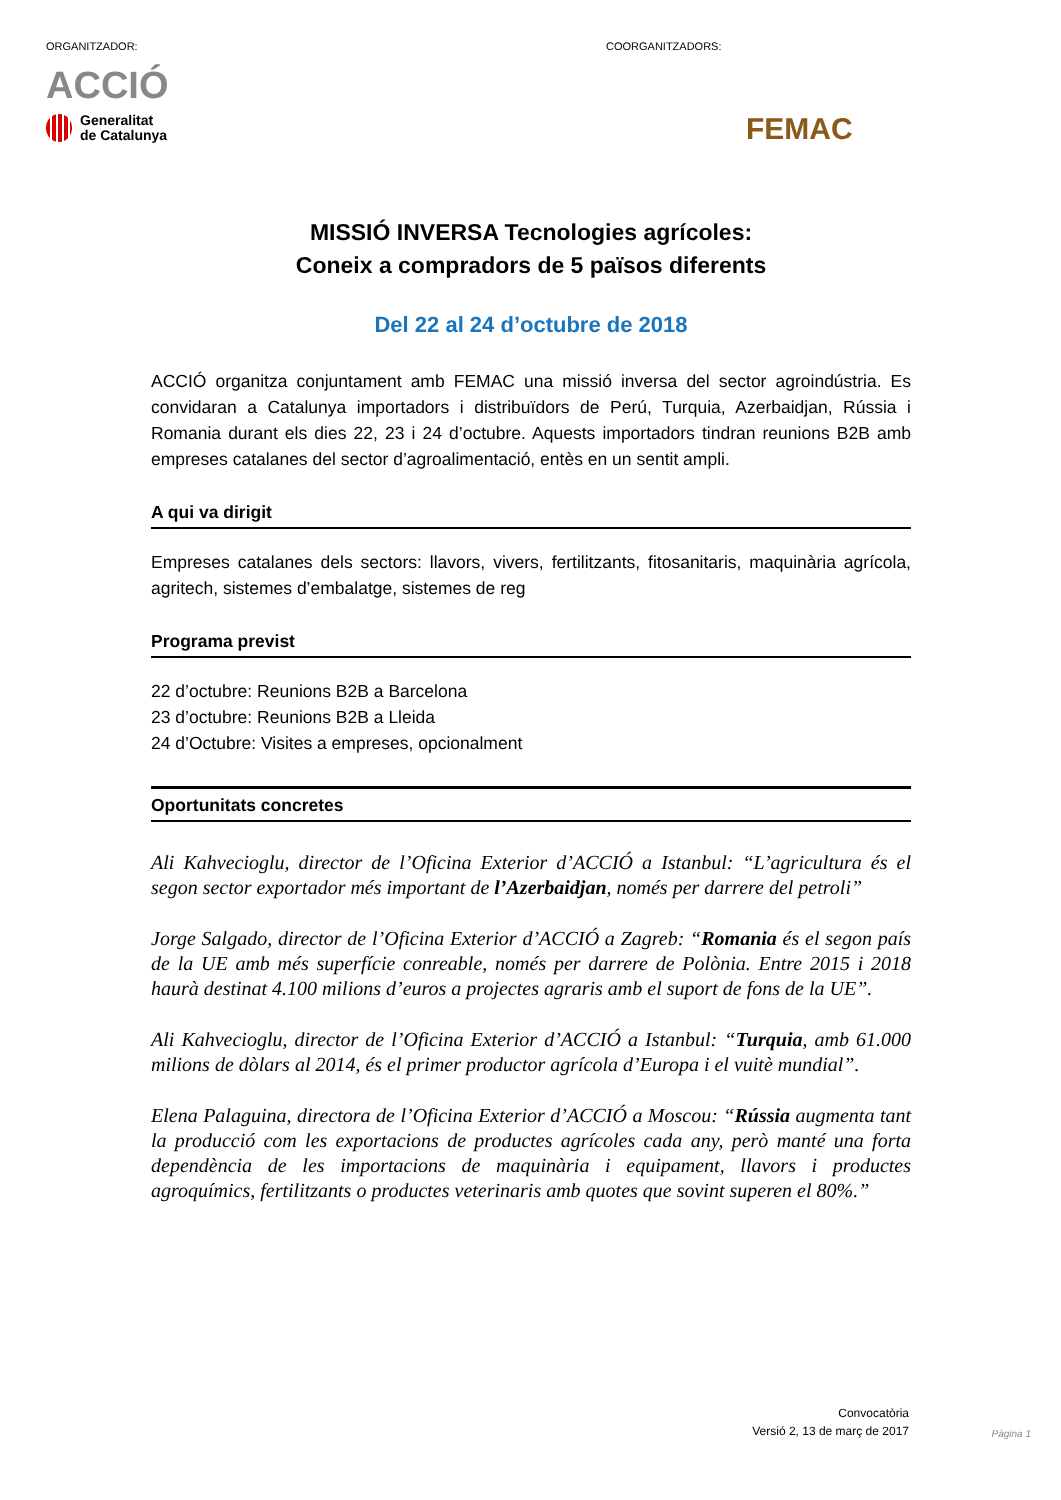ORGANITZADOR:
ACCIÓ
Generalitat
de Catalunya
COORGANITZADORS:
FEMAC
MISSIÓ INVERSA Tecnologies agrícoles:
Coneix a compradors de 5 països diferents
Del 22 al 24 d’octubre de 2018
ACCIÓ organitza conjuntament amb FEMAC una missió inversa del sector agroindústria. Es convidaran a Catalunya importadors i distribuïdors de Perú, Turquia, Azerbaidjan, Rússia i Romania durant els dies 22, 23 i 24 d’octubre. Aquests importadors tindran reunions B2B amb empreses catalanes del sector d’agroalimentació, entès en un sentit ampli.
A qui va dirigit
Empreses catalanes dels sectors: llavors, vivers, fertilitzants, fitosanitaris, maquinària agrícola, agritech, sistemes d’embalatge, sistemes de reg
Programa previst
22 d’octubre: Reunions B2B a Barcelona
23 d’octubre: Reunions B2B a Lleida
24 d’Octubre: Visites a empreses, opcionalment
Oportunitats concretes
Ali Kahvecioglu, director de l’Oficina Exterior d’ACCIÓ a Istanbul: “L’agricultura és el segon sector exportador més important de l’Azerbaidjan, només per darrere del petroli”
Jorge Salgado, director de l’Oficina Exterior d’ACCIÓ a Zagreb: “Romania és el segon país de la UE amb més superfície conreable, només per darrere de Polònia. Entre 2015 i 2018 haurà destinat 4.100 milions d’euros a projectes agraris amb el suport de fons de la UE”.
Ali Kahvecioglu, director de l’Oficina Exterior d’ACCIÓ a Istanbul: “Turquia, amb 61.000 milions de dòlars al 2014, és el primer productor agrícola d’Europa i el vuitè mundial”.
Elena Palaguina, directora de l’Oficina Exterior d’ACCIÓ a Moscou: “Rússia augmenta tant la producció com les exportacions de productes agrícoles cada any, però manté una forta dependència de les importacions de maquinària i equipament, llavors i productes agroquímics, fertilitzants o productes veterinaris amb quotes que sovint superen el 80%.”
Convocatòria
Versió 2, 13 de març de 2017
Pàgina 1